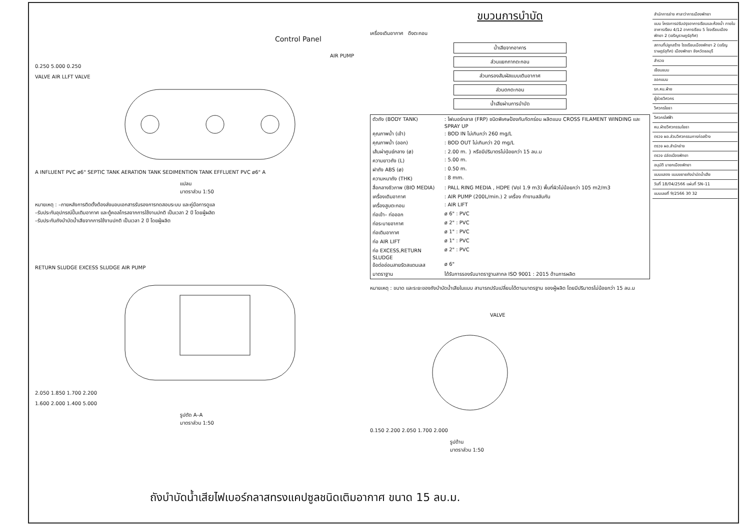Control Panel
AIR PUMP
0.250 5.000 0.250
VALVE AIR LLFT VALVE
A INFLUENT PVC ø6" SEPTIC TANK AERATION TANK SEDIMENTION TANK EFFLUENT PVC ø6" A
แปลน
มาตราส่วน 1:50
หมายเหตุ : –ภายหลังการติดตั้งต้องส่งมอบเอกสารรับรองการทดสอบระบบ และคู่มือการดูแล
–รับประกันอุปกรณ์ปั๊มเติมอากาศ และตู้คอลโทรลจากการใช้งานปกติ เป็นเวลา 2 ปี โดยผู้ผลิต
–รับประกันถังบำบัดน้ำเสียจากการใช้งานปกติ เป็นเวลา 2 ปี โดยผู้ผลิต
RETURN SLUDGE EXCESS SLUDGE AIR PUMP
2.050 1.850 1.700 2.200
1.600 2.000 1.400 5.000
รูปตัด A–A
มาตราส่วน 1:50
ขบวนการบำบัด
เครื่องเติมอากาศ ดึงตะกอน
น้ำเสียจากอาคาร
ส่วนแยกกากตะกอน
ส่วนกรองสัมผัสแบบเติมอากาศ
ส่วนตกตะกอน
น้ำเสียผ่านการบำบัด
| ตัวถัง (BODY TANK) | : ไฟเบอร์กลาส (FRP) ชนิดพิเศษป้องกันกัดกร่อน ผลิตแบบ CROSS FILAMENT WINDING และ SPRAY UP |
| คุณภาพน้ำ (เข้า) | : BOD IN ไม่เกินกว่า 260 mg/L |
| คุณภาพน้ำ (ออก) | : BOD OUT ไม่เกินกว่า 20 mg/L |
| เส้นผ่าศูนย์กลาง (ø) | : 2.00 m. } หรือมีปริมาตรไม่น้อยกว่า 15 ลบ.ม |
| ความยาวถัง (L) | : 5.00 m. |
| ฝาถัง ABS (ø) | : 0.50 m. |
| ความหนาถัง (THK) | : 8 mm. |
| สื่อกลางชีวภาพ (BIO MEDIA) | : PALL RING MEDIA , HDPE (Vol 1.9 m3) พื้นที่ผิวไม่น้อยกว่า 105 m2/m3 |
| เครื่องเติมอากาศ | : AIR PUMP (200L/min.) 2 เครื่อง ทำงานสลับกัน |
| เครื่องสูบตะกอน | : AIR LIFT |
| ท่อเข้า– ท่อออก | ø 6" : PVC |
| ท่อระบายอากาศ | ø 2" : PVC |
| ท่อเติมอากาศ | ø 1" : PVC |
| ท่อ AIR LIFT | ø 1" : PVC |
| ท่อ EXCESS,RETURN SLUDGE | ø 2" : PVC |
| ข้อต่ออ่อนสายรัดสแตนเลส | ø 6" |
| มาตราฐาน | ได้รับการรองรับมาตราฐานสากล ISO 9001 : 2015 ด้านการผลิต |
หมายเหตุ : ขนาด และระยะของถังบำบัดน้ำเสียในแบบ สามารถปรับเปลี่ยนได้ตามมาตรฐาน ของผู้ผลิต โดยมีปริมาตรไม่น้อยกว่า 15 ลบ.ม
VALVE
0.150 2.200 2.050 1.700 2.000
รูปด้าน
มาตราส่วน 1:50
ถังบำบัดน้ำเสียไฟเบอร์กลาสทรงแคปซูลชนิดเติมอากาศ ขนาด 15 ลบ.ม.
สำนักการช่าง ศาลาว่าการเมืองพัทยา
แบบ โครงการปรับปรุงอาคารเรียนและห้องน้ำ ภายในอาคารเรียน 4/12 อาคารเรียน 5 โรงเรียนเมืองพัทยา 2 (เจริญราษฎร์อุทิศ)
สถานที่ปลูกสร้าง โรงเรียนเมืองพัทยา 2 (เจริญราษฎร์อุทิศ) เมืองพัทยา จังหวัดชลบุรี
สำรวจ
เขียนแบบ
ออกแบบ
รก.หน.ฝ่าย
ผู้ช่วยวิศวกร
วิศวกรโยธา
วิศวกรไฟฟ้า
หน.ฝ่ายวิศวกรรมโยธา
ตรวจ ผอ.ส่วนวิศวกรรมการก่อสร้าง
ตรวจ ผอ.สำนักช่าง
ตรวจ ปลัดเมืองพัทยา
อนุมัติ นายกเมืองพัทยา
แบบแสดง แบบขยายถังบำบัดน้ำเสีย
วันที่ 18/04/2566 แผ่นที่ SN–11
แบบเลขที่ 9/2566 30 32